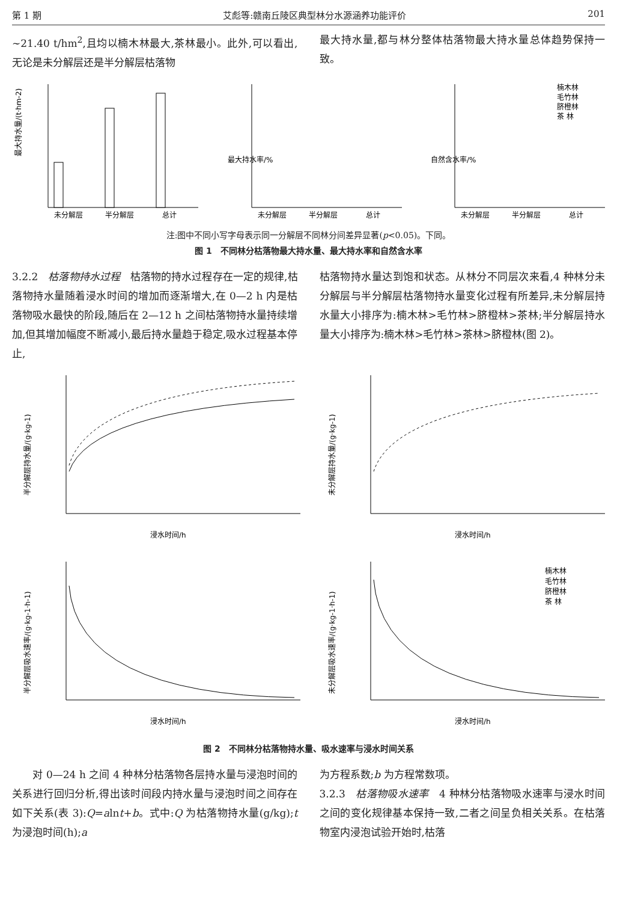第 1 期 艾彪等:赣南丘陵区典型林分水源涵养功能评价 201
~21.40 t/hm<sup>2</sup>,且均以楠木林最大,茶林最小。此外,可以看出,无论是未分解层还是半分解层枯落物
最大持水量,都与林分整体枯落物最大持水量总体趋势保持一致。
最大持水量/(t·hm-2)
未分解层
半分解层
总计
未分解层
半分解层
总计
最大持水率/%
未分解层
半分解层
总计
自然含水率/%
楠木林
毛竹林
脐橙林
茶 林
注:图中不同小写字母表示同一分解层不同林分间差异显著(p<0.05)。下同。
图 1　不同林分枯落物最大持水量、最大持水率和自然含水率
3.2.2　枯落物持水过程　枯落物的持水过程存在一定的规律,枯落物持水量随着浸水时间的增加而逐渐增大,在 0—2 h 内是枯落物吸水最快的阶段,随后在 2—12 h 之间枯落物持水量持续增加,但其增加幅度不断减小,最后持水量趋于稳定,吸水过程基本停止,
枯落物持水量达到饱和状态。从林分不同层次来看,4 种林分未分解层与半分解层枯落物持水量变化过程有所差异,未分解层持水量大小排序为:楠木林>毛竹林>脐橙林>茶林;半分解层持水量大小排序为:楠木林>毛竹林>茶林>脐橙林(图 2)。
半分解层持水量/(g·kg-1)
浸水时间/h
未分解层持水量/(g·kg-1)
浸水时间/h
半分解层吸水速率/(g·kg-1·h-1)
浸水时间/h
未分解层吸水速率/(g·kg-1·h-1)
浸水时间/h
楠木林
毛竹林
脐橙林
茶 林
图 2　不同林分枯落物持水量、吸水速率与浸水时间关系
　　对 0—24 h 之间 4 种林分枯落物各层持水量与浸泡时间的关系进行回归分析,得出该时间段内持水量与浸泡时间之间存在如下关系(表 3):Q=alnt+b。式中:Q 为枯落物持水量(g/kg);t 为浸泡时间(h);a
为方程系数;b 为方程常数项。
3.2.3　枯落物吸水速率　4 种林分枯落物吸水速率与浸水时间之间的变化规律基本保持一致,二者之间呈负相关关系。在枯落物室内浸泡试验开始时,枯落